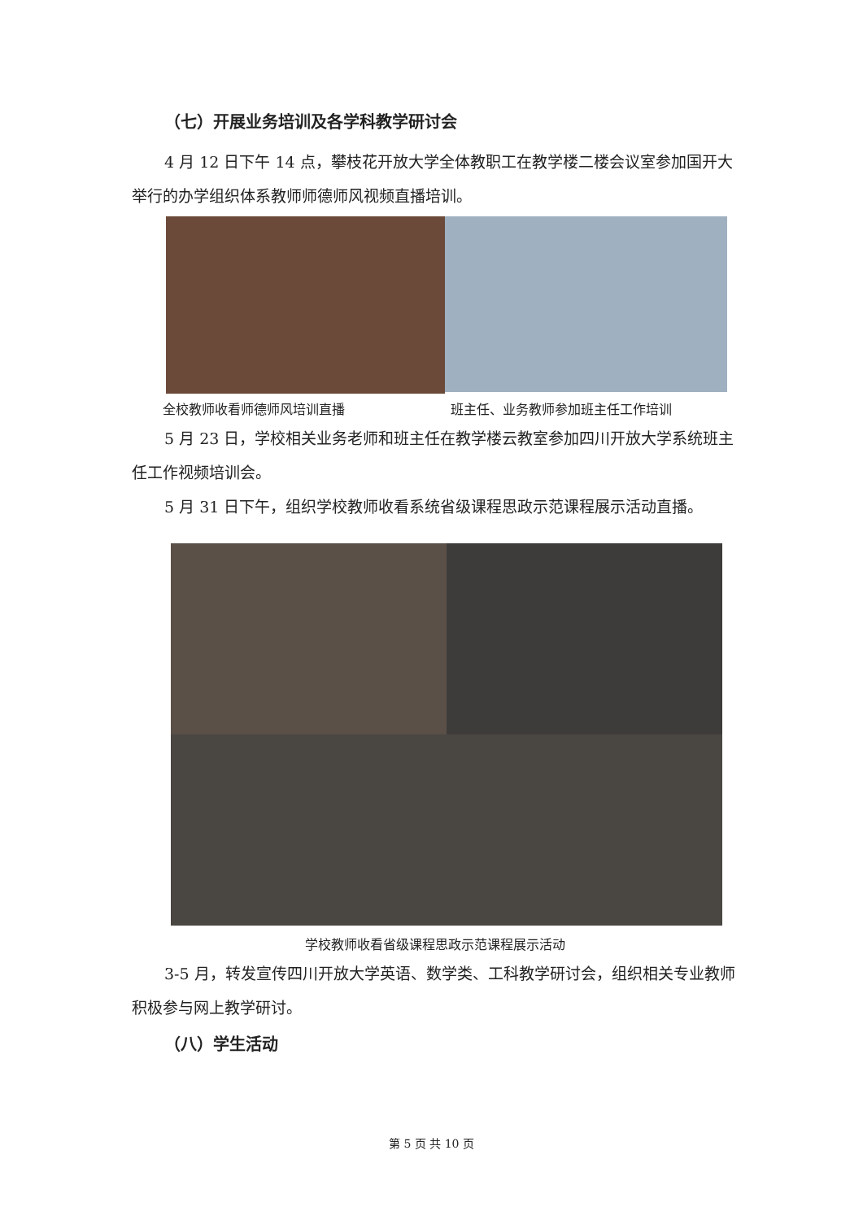（七）开展业务培训及各学科教学研讨会
4 月 12 日下午 14 点，攀枝花开放大学全体教职工在教学楼二楼会议室参加国开大举行的办学组织体系教师师德师风视频直播培训。
全校教师收看师德师风培训直播 班主任、业务教师参加班主任工作培训
5 月 23 日，学校相关业务老师和班主任在教学楼云教室参加四川开放大学系统班主任工作视频培训会。
5 月 31 日下午，组织学校教师收看系统省级课程思政示范课程展示活动直播。
学校教师收看省级课程思政示范课程展示活动
3-5 月，转发宣传四川开放大学英语、数学类、工科教学研讨会，组织相关专业教师积极参与网上教学研讨。
（八）学生活动
第 5 页 共 10 页